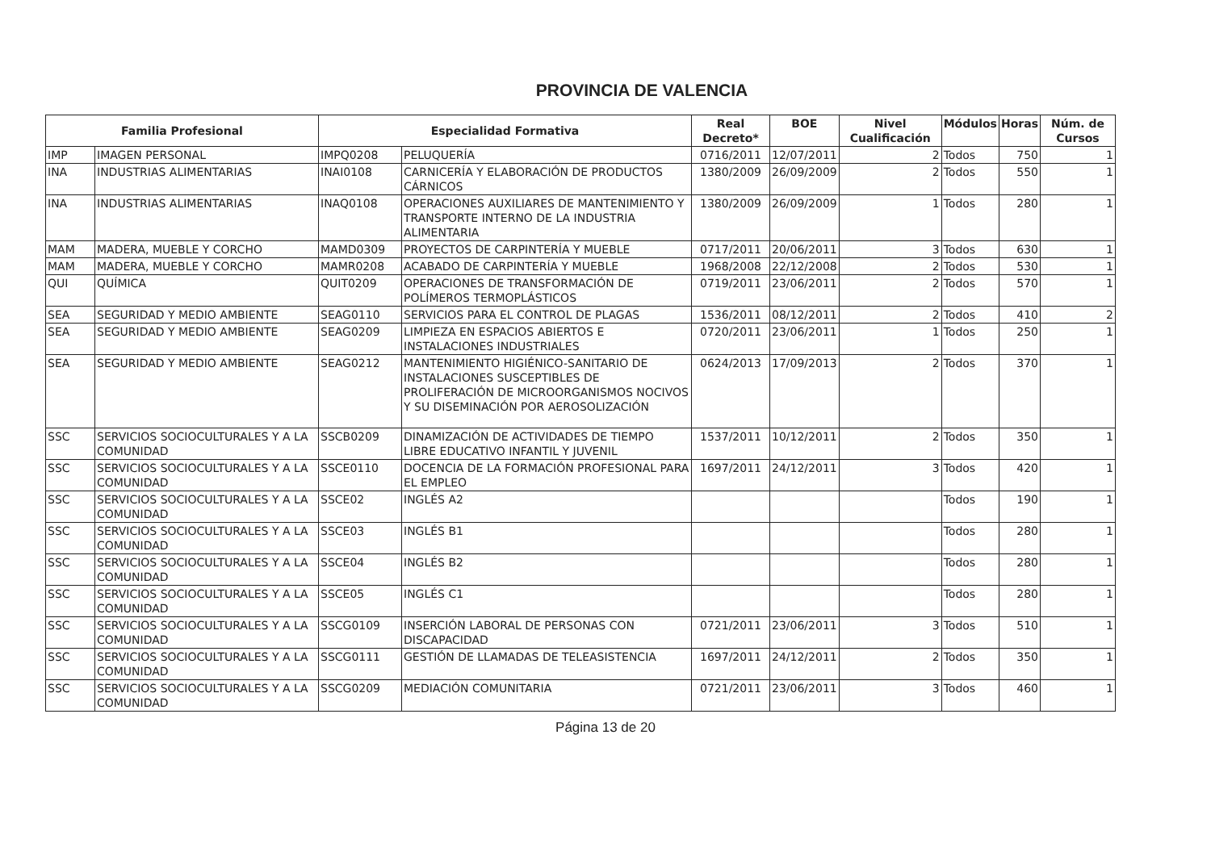PROVINCIA DE VALENCIA
| Familia Profesional | | Especialidad Formativa | | Real Decreto* | BOE | Nivel Cualificación | Módulos | Horas | Núm. de Cursos |
| --- | --- | --- | --- | --- | --- | --- | --- | --- | --- |
| IMP | IMAGEN PERSONAL | IMPQ0208 | PELUQUERÍA | 0716/2011 | 12/07/2011 | 2 | Todos | 750 | 1 |
| INA | INDUSTRIAS ALIMENTARIAS | INAI0108 | CARNICERÍA Y ELABORACIÓN DE PRODUCTOS CÁRNICOS | 1380/2009 | 26/09/2009 | 2 | Todos | 550 | 1 |
| INA | INDUSTRIAS ALIMENTARIAS | INAQ0108 | OPERACIONES AUXILIARES DE MANTENIMIENTO Y TRANSPORTE INTERNO DE LA INDUSTRIA ALIMENTARIA | 1380/2009 | 26/09/2009 | 1 | Todos | 280 | 1 |
| MAM | MADERA, MUEBLE Y CORCHO | MAMD0309 | PROYECTOS DE CARPINTERÍA Y MUEBLE | 0717/2011 | 20/06/2011 | 3 | Todos | 630 | 1 |
| MAM | MADERA, MUEBLE Y CORCHO | MAMR0208 | ACABADO DE CARPINTERÍA Y MUEBLE | 1968/2008 | 22/12/2008 | 2 | Todos | 530 | 1 |
| QUI | QUÍMICA | QUIT0209 | OPERACIONES DE TRANSFORMACIÓN DE POLÍMEROS TERMOPLÁSTICOS | 0719/2011 | 23/06/2011 | 2 | Todos | 570 | 1 |
| SEA | SEGURIDAD Y MEDIO AMBIENTE | SEAG0110 | SERVICIOS PARA EL CONTROL DE PLAGAS | 1536/2011 | 08/12/2011 | 2 | Todos | 410 | 2 |
| SEA | SEGURIDAD Y MEDIO AMBIENTE | SEAG0209 | LIMPIEZA EN ESPACIOS ABIERTOS E INSTALACIONES INDUSTRIALES | 0720/2011 | 23/06/2011 | 1 | Todos | 250 | 1 |
| SEA | SEGURIDAD Y MEDIO AMBIENTE | SEAG0212 | MANTENIMIENTO HIGIÉNICO-SANITARIO DE INSTALACIONES SUSCEPTIBLES DE PROLIFERACIÓN DE MICROORGANISMOS NOCIVOS Y SU DISEMINACIÓN POR AEROSOLIZACIÓN | 0624/2013 | 17/09/2013 | 2 | Todos | 370 | 1 |
| SSC | SERVICIOS SOCIOCULTURALES Y A LA COMUNIDAD | SSCB0209 | DINAMIZACIÓN DE ACTIVIDADES DE TIEMPO LIBRE EDUCATIVO INFANTIL Y JUVENIL | 1537/2011 | 10/12/2011 | 2 | Todos | 350 | 1 |
| SSC | SERVICIOS SOCIOCULTURALES Y A LA COMUNIDAD | SSCE0110 | DOCENCIA DE LA FORMACIÓN PROFESIONAL PARA EL EMPLEO | 1697/2011 | 24/12/2011 | 3 | Todos | 420 | 1 |
| SSC | SERVICIOS SOCIOCULTURALES Y A LA COMUNIDAD | SSCE02 | INGLÉS A2 | | | | Todos | 190 | 1 |
| SSC | SERVICIOS SOCIOCULTURALES Y A LA COMUNIDAD | SSCE03 | INGLÉS B1 | | | | Todos | 280 | 1 |
| SSC | SERVICIOS SOCIOCULTURALES Y A LA COMUNIDAD | SSCE04 | INGLÉS B2 | | | | Todos | 280 | 1 |
| SSC | SERVICIOS SOCIOCULTURALES Y A LA COMUNIDAD | SSCE05 | INGLÉS C1 | | | | Todos | 280 | 1 |
| SSC | SERVICIOS SOCIOCULTURALES Y A LA COMUNIDAD | SSCG0109 | INSERCIÓN LABORAL DE PERSONAS CON DISCAPACIDAD | 0721/2011 | 23/06/2011 | 3 | Todos | 510 | 1 |
| SSC | SERVICIOS SOCIOCULTURALES Y A LA COMUNIDAD | SSCG0111 | GESTIÓN DE LLAMADAS DE TELEASISTENCIA | 1697/2011 | 24/12/2011 | 2 | Todos | 350 | 1 |
| SSC | SERVICIOS SOCIOCULTURALES Y A LA COMUNIDAD | SSCG0209 | MEDIACIÓN COMUNITARIA | 0721/2011 | 23/06/2011 | 3 | Todos | 460 | 1 |
Página 13 de 20